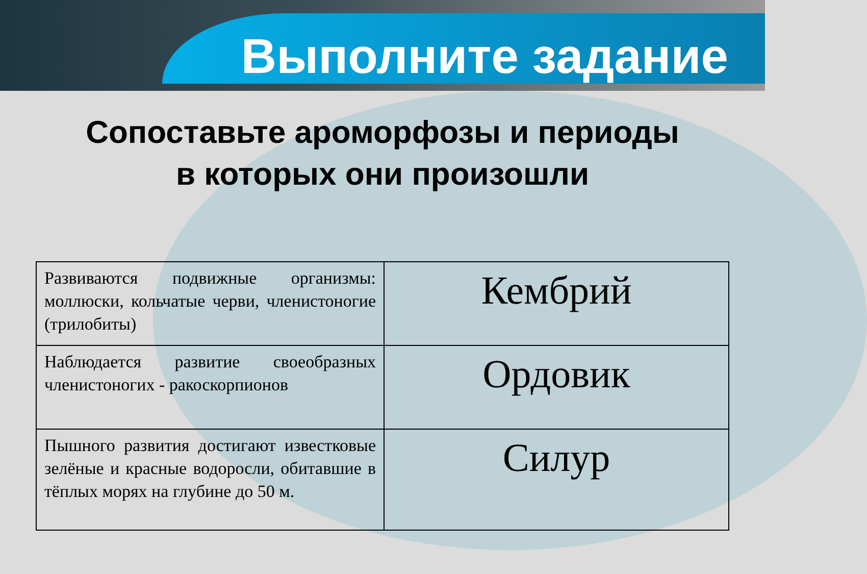Выполните задание
Сопоставьте ароморфозы и периоды
в которых они произошли
| Развиваются подвижные организмы: моллюски, кольчатые черви, членистоногие (трилобиты) | Кембрий |
| Наблюдается развитие своеобразных членистоногих - ракоскорпионов | Ордовик |
| Пышного развития достигают известковые зелёные и красные водоросли, обитавшие в тёплых морях на глубине до 50 м. | Силур |